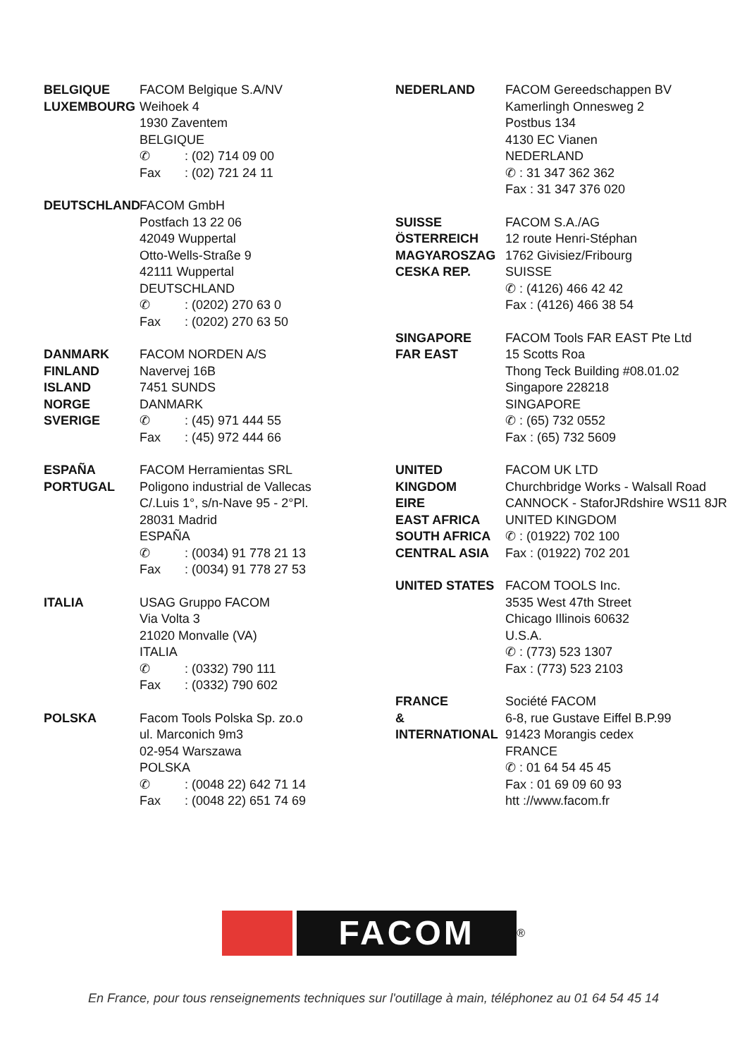BELGIQUE
LUXEMBOURG
FACOM Belgique S.A/NV
Weihoek 4
1930 Zaventem
BELGIQUE
✆: (02) 714 09 00
Fax: (02) 721 24 11
DEUTSCHLAND FACOM GmbH
Postfach 13 22 06
42049 Wuppertal
Otto-Wells-Straße 9
42111 Wuppertal
DEUTSCHLAND
✆: (0202) 270 63 0
Fax: (0202) 270 63 50
DANMARK
FINLAND
ISLAND
NORGE
SVERIGE
FACOM NORDEN A/S
Navervej 16B
7451 SUNDS
DANMARK
✆: (45) 971 444 55
Fax: (45) 972 444 66
ESPAÑA
PORTUGAL
FACOM Herramientas SRL
Poligono industrial de Vallecas
C/.Luis 1°, s/n-Nave 95 - 2°Pl.
28031 Madrid
ESPAÑA
✆: (0034) 91 778 21 13
Fax: (0034) 91 778 27 53
ITALIA USAG Gruppo FACOM
Via Volta 3
21020 Monvalle (VA)
ITALIA
✆: (0332) 790 111
Fax: (0332) 790 602
POLSKA Facom Tools Polska Sp. zo.o
ul. Marconich 9m3
02-954 Warszawa
POLSKA
✆: (0048 22) 642 71 14
Fax: (0048 22) 651 74 69
NEDERLAND FACOM Gereedschappen BV
Kamerlingh Onnesweg 2
Postbus 134
4130 EC Vianen
NEDERLAND
✆ : 31 347 362 362
Fax : 31 347 376 020
SUISSE
ÖSTERREICH
MAGYAROSZAG
CESKA REP.
FACOM S.A./AG
12 route Henri-Stéphan
1762 Givisiez/Fribourg
SUISSE
✆ : (4126) 466 42 42
Fax : (4126) 466 38 54
SINGAPORE
FAR EAST
FACOM Tools FAR EAST Pte Ltd
15 Scotts Roa
Thong Teck Building #08.01.02
Singapore 228218
SINGAPORE
✆ : (65) 732 0552
Fax : (65) 732 5609
UNITED
KINGDOM
EIRE
EAST AFRICA
SOUTH AFRICA
CENTRAL ASIA
FACOM UK LTD
Churchbridge Works - Walsall Road
CANNOCK - StaforJRdshire WS11 8JR
UNITED KINGDOM
✆ : (01922) 702 100
Fax : (01922) 702 201
UNITED STATES FACOM TOOLS Inc.
3535 West 47th Street
Chicago Illinois 60632
U.S.A.
✆ : (773) 523 1307
Fax : (773) 523 2103
FRANCE
&
INTERNATIONAL
Société FACOM
6-8, rue Gustave Eiffel B.P.99
91423 Morangis cedex
FRANCE
✆ : 01 64 54 45 45
Fax : 01 69 09 60 93
htt ://www.facom.fr
FACOM
®
En France, pour tous renseignements techniques sur l'outillage à main, téléphonez au 01 64 54 45 14